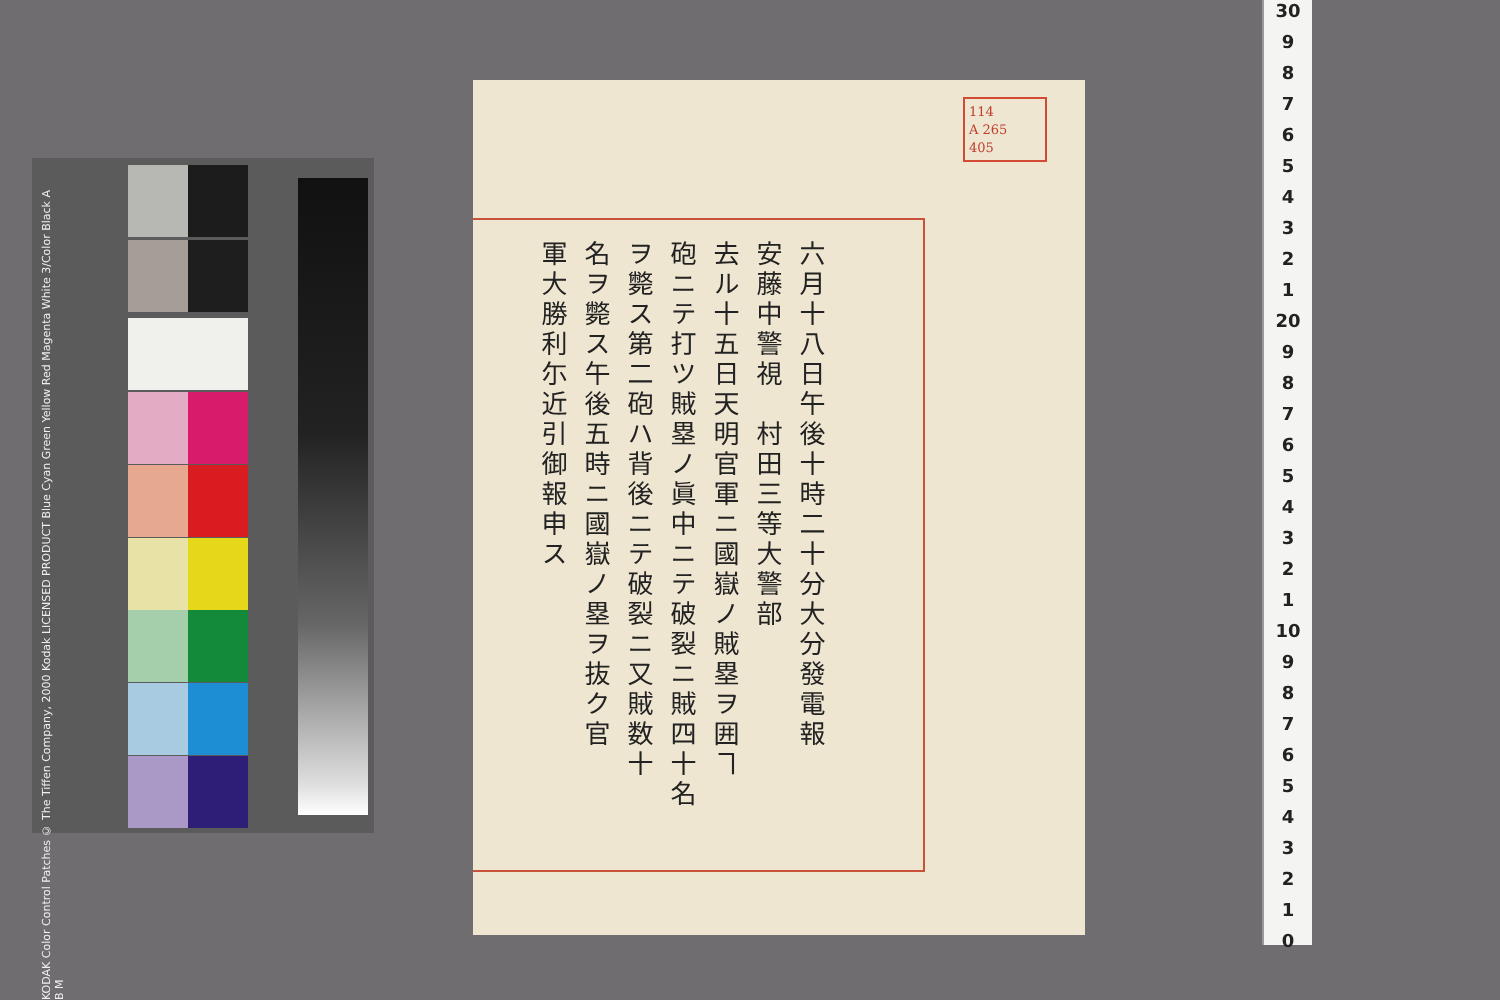KODAK Color Control Patches © The Tiffen Company, 2000 Kodak LICENSED PRODUCT Blue Cyan Green Yellow Red Magenta White 3/Color Black A B M
114
A 265
405
六月十八日午後十時二十分大分發電報
安藤中警視　村田三等大警部
去ル十五日天明官軍ニ國嶽ノ賊塁ヲ囲ヿ
砲ニテ打ツ賊塁ノ眞中ニテ破裂ニ賊四十名
ヲ斃ス第二砲ハ背後ニテ破裂ニ又賊数十
名ヲ斃ス午後五時ニ國嶽ノ塁ヲ抜ク官
軍大勝利尓近引御報申ス
30
987654321
20
987654321
10
9876543210